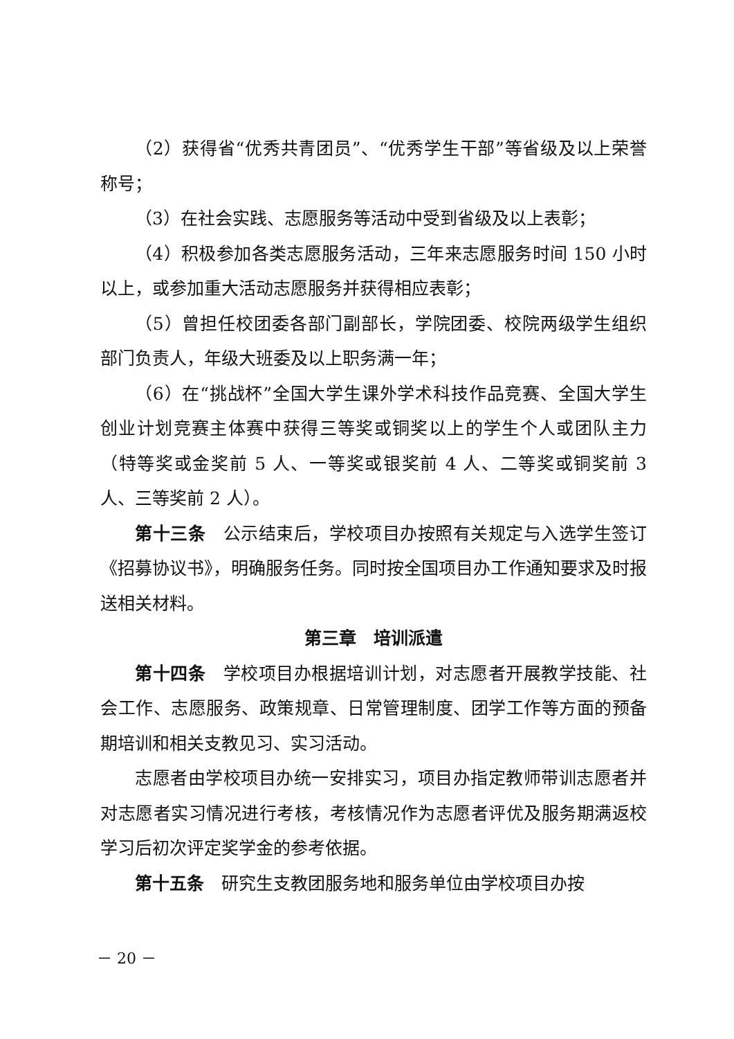（2）获得省“优秀共青团员”、“优秀学生干部”等省级及以上荣誉称号；
（3）在社会实践、志愿服务等活动中受到省级及以上表彰；
（4）积极参加各类志愿服务活动，三年来志愿服务时间 150 小时以上，或参加重大活动志愿服务并获得相应表彰；
（5）曾担任校团委各部门副部长，学院团委、校院两级学生组织部门负责人，年级大班委及以上职务满一年；
（6）在“挑战杯”全国大学生课外学术科技作品竞赛、全国大学生创业计划竞赛主体赛中获得三等奖或铜奖以上的学生个人或团队主力（特等奖或金奖前 5 人、一等奖或银奖前 4 人、二等奖或铜奖前 3 人、三等奖前 2 人）。
第十三条　公示结束后，学校项目办按照有关规定与入选学生签订《招募协议书》，明确服务任务。同时按全国项目办工作通知要求及时报送相关材料。
第三章　培训派遣
第十四条　学校项目办根据培训计划，对志愿者开展教学技能、社会工作、志愿服务、政策规章、日常管理制度、团学工作等方面的预备期培训和相关支教见习、实习活动。
志愿者由学校项目办统一安排实习，项目办指定教师带训志愿者并对志愿者实习情况进行考核，考核情况作为志愿者评优及服务期满返校学习后初次评定奖学金的参考依据。
第十五条　研究生支教团服务地和服务单位由学校项目办按
－ 20 －